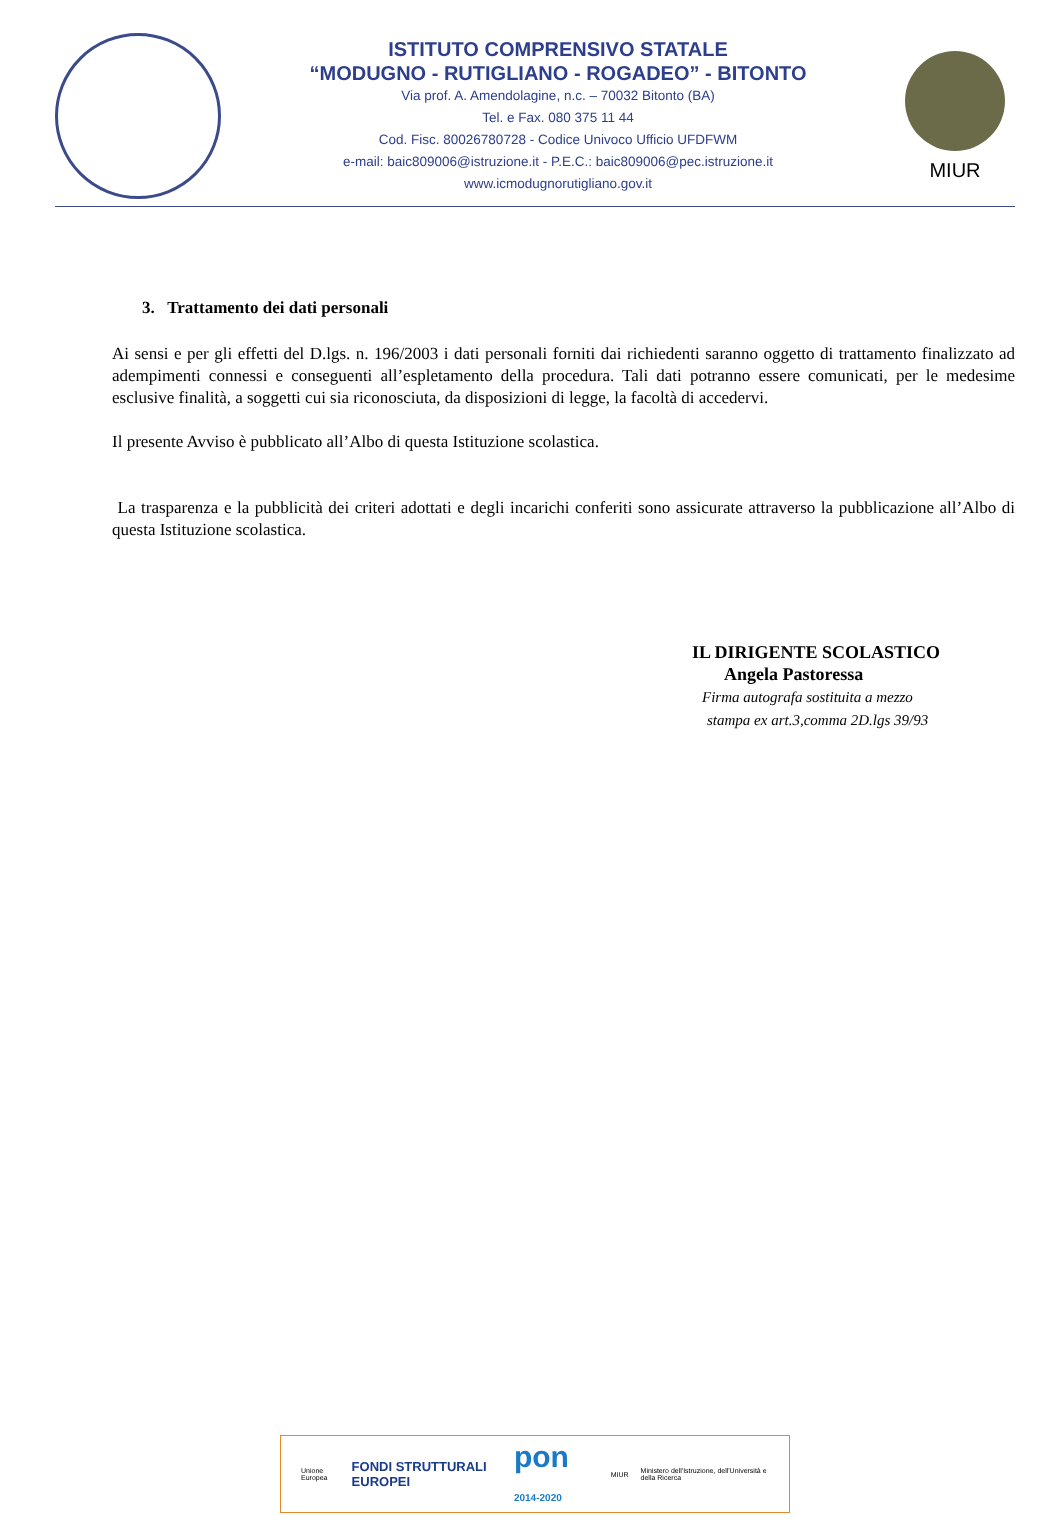ISTITUTO COMPRENSIVO STATALE
“MODUGNO - RUTIGLIANO - ROGADEO” - BITONTO
Via prof. A. Amendolagine, n.c. – 70032 Bitonto (BA)
Tel. e Fax. 080 375 11 44
Cod. Fisc. 80026780728 - Codice Univoco Ufficio UFDFWM
e-mail: baic809006@istruzione.it - P.E.C.: baic809006@pec.istruzione.it
www.icmodugnorutigliano.gov.it
MIUR
3. Trattamento dei dati personali
Ai sensi e per gli effetti del D.lgs. n. 196/2003 i dati personali forniti dai richiedenti saranno oggetto di trattamento finalizzato ad adempimenti connessi e conseguenti all’espletamento della procedura. Tali dati potranno essere comunicati, per le medesime esclusive finalità, a soggetti cui sia riconosciuta, da disposizioni di legge, la facoltà di accedervi.
Il presente Avviso è pubblicato all’Albo di questa Istituzione scolastica.
La trasparenza e la pubblicità dei criteri adottati e degli incarichi conferiti sono assicurate attraverso la pubblicazione all’Albo di questa Istituzione scolastica.
IL DIRIGENTE SCOLASTICO
Angela Pastoressa
Firma autografa sostituita a mezzo
stampa ex art.3,comma 2D.lgs 39/93
Unione Europea
FONDI STRUTTURALI EUROPEI
pon 2014-2020
MIUR
Ministero dell'Istruzione, dell'Università e della Ricerca